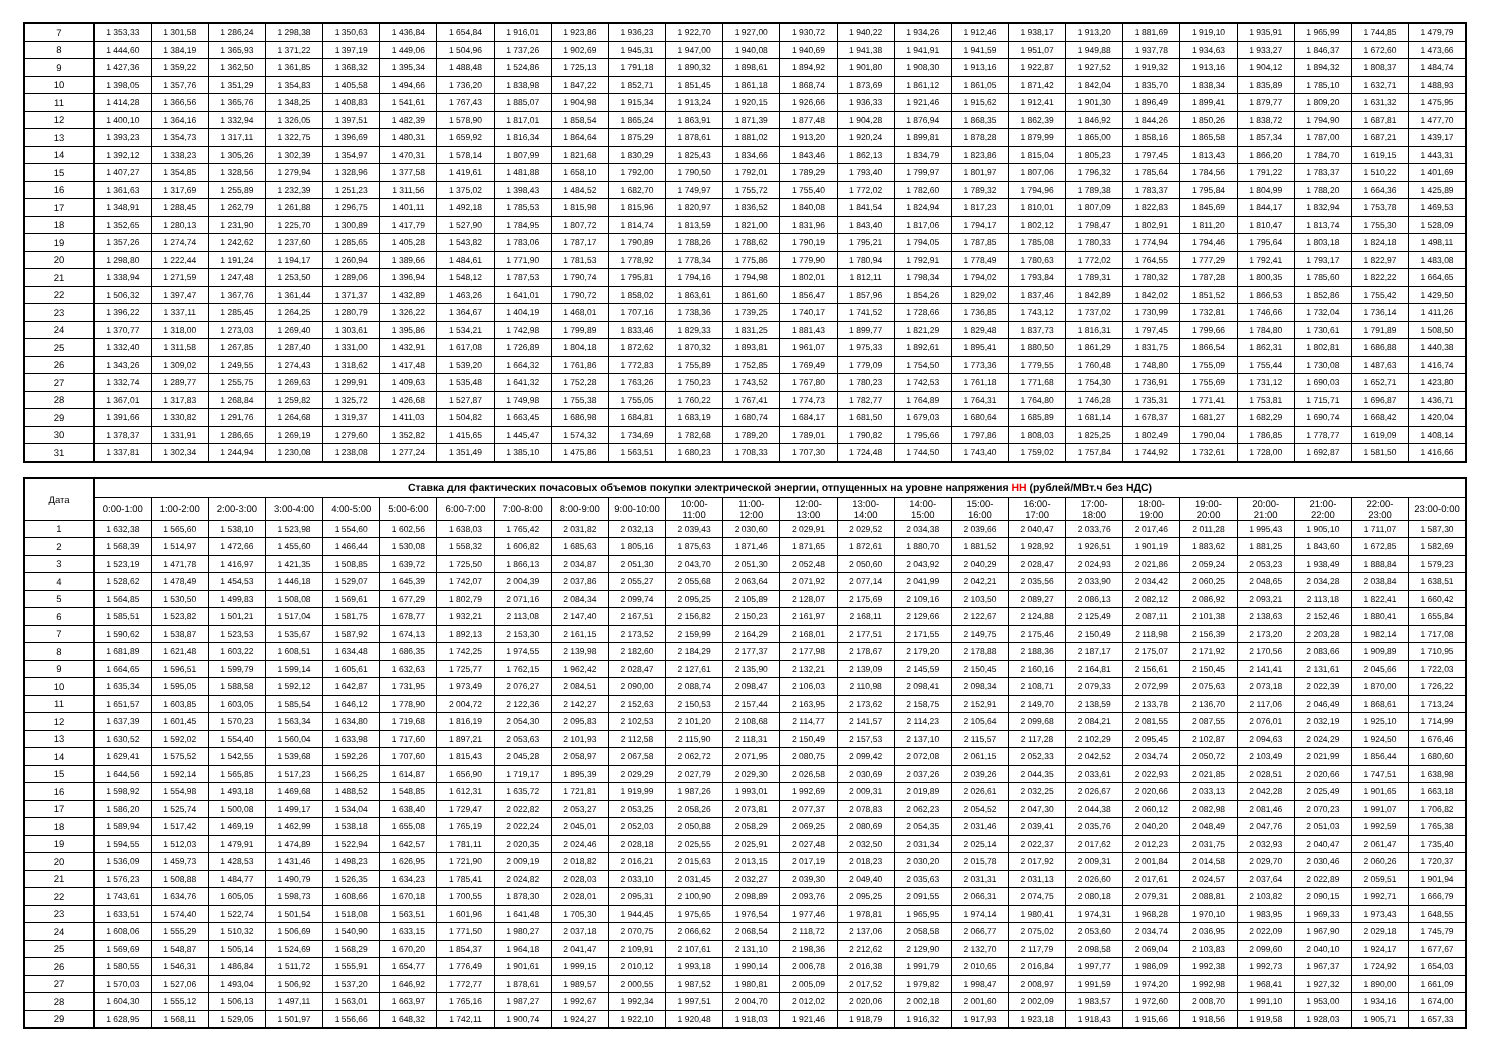| 7 | 1 353,33 | 1 301,58 | 1 286,24 | 1 298,38 | 1 350,63 | 1 436,84 | 1 654,84 | 1 916,01 | 1 923,86 | 1 936,23 | 1 922,70 | 1 927,00 | 1 930,72 | 1 940,22 | 1 934,26 | 1 912,46 | 1 938,17 | 1 913,20 | 1 881,69 | 1 919,10 | 1 935,91 | 1 965,99 | 1 744,85 | 1 479,79 |
| 8 | 1 444,60 | 1 384,19 | 1 365,93 | 1 371,22 | 1 397,19 | 1 449,06 | 1 504,96 | 1 737,26 | 1 902,69 | 1 945,31 | 1 947,00 | 1 940,08 | 1 940,69 | 1 941,38 | 1 941,91 | 1 941,59 | 1 951,07 | 1 949,88 | 1 937,78 | 1 934,63 | 1 933,27 | 1 846,37 | 1 672,60 | 1 473,66 |
| 9 | 1 427,36 | 1 359,22 | 1 362,50 | 1 361,85 | 1 368,32 | 1 395,34 | 1 488,48 | 1 524,86 | 1 725,13 | 1 791,18 | 1 890,32 | 1 898,61 | 1 894,92 | 1 901,80 | 1 908,30 | 1 913,16 | 1 922,87 | 1 927,52 | 1 919,32 | 1 913,16 | 1 904,12 | 1 894,32 | 1 808,37 | 1 484,74 |
| 10 | 1 398,05 | 1 357,76 | 1 351,29 | 1 354,83 | 1 405,58 | 1 494,66 | 1 736,20 | 1 838,98 | 1 847,22 | 1 852,71 | 1 851,45 | 1 861,18 | 1 868,74 | 1 873,69 | 1 861,12 | 1 861,05 | 1 871,42 | 1 842,04 | 1 835,70 | 1 838,34 | 1 835,89 | 1 785,10 | 1 632,71 | 1 488,93 |
| 11 | 1 414,28 | 1 366,56 | 1 365,76 | 1 348,25 | 1 408,83 | 1 541,61 | 1 767,43 | 1 885,07 | 1 904,98 | 1 915,34 | 1 913,24 | 1 920,15 | 1 926,66 | 1 936,33 | 1 921,46 | 1 915,62 | 1 912,41 | 1 901,30 | 1 896,49 | 1 899,41 | 1 879,77 | 1 809,20 | 1 631,32 | 1 475,95 |
| 12 | 1 400,10 | 1 364,16 | 1 332,94 | 1 326,05 | 1 397,51 | 1 482,39 | 1 578,90 | 1 817,01 | 1 858,54 | 1 865,24 | 1 863,91 | 1 871,39 | 1 877,48 | 1 904,28 | 1 876,94 | 1 868,35 | 1 862,39 | 1 846,92 | 1 844,26 | 1 850,26 | 1 838,72 | 1 794,90 | 1 687,81 | 1 477,70 |
| 13 | 1 393,23 | 1 354,73 | 1 317,11 | 1 322,75 | 1 396,69 | 1 480,31 | 1 659,92 | 1 816,34 | 1 864,64 | 1 875,29 | 1 878,61 | 1 881,02 | 1 913,20 | 1 920,24 | 1 899,81 | 1 878,28 | 1 879,99 | 1 865,00 | 1 858,16 | 1 865,58 | 1 857,34 | 1 787,00 | 1 687,21 | 1 439,17 |
| 14 | 1 392,12 | 1 338,23 | 1 305,26 | 1 302,39 | 1 354,97 | 1 470,31 | 1 578,14 | 1 807,99 | 1 821,68 | 1 830,29 | 1 825,43 | 1 834,66 | 1 843,46 | 1 862,13 | 1 834,79 | 1 823,86 | 1 815,04 | 1 805,23 | 1 797,45 | 1 813,43 | 1 866,20 | 1 784,70 | 1 619,15 | 1 443,31 |
| 15 | 1 407,27 | 1 354,85 | 1 328,56 | 1 279,94 | 1 328,96 | 1 377,58 | 1 419,61 | 1 481,88 | 1 658,10 | 1 792,00 | 1 790,50 | 1 792,01 | 1 789,29 | 1 793,40 | 1 799,97 | 1 801,97 | 1 807,06 | 1 796,32 | 1 785,64 | 1 784,56 | 1 791,22 | 1 783,37 | 1 510,22 | 1 401,69 |
| 16 | 1 361,63 | 1 317,69 | 1 255,89 | 1 232,39 | 1 251,23 | 1 311,56 | 1 375,02 | 1 398,43 | 1 484,52 | 1 682,70 | 1 749,97 | 1 755,72 | 1 755,40 | 1 772,02 | 1 782,60 | 1 789,32 | 1 794,96 | 1 789,38 | 1 783,37 | 1 795,84 | 1 804,99 | 1 788,20 | 1 664,36 | 1 425,89 |
| 17 | 1 348,91 | 1 288,45 | 1 262,79 | 1 261,88 | 1 296,75 | 1 401,11 | 1 492,18 | 1 785,53 | 1 815,98 | 1 815,96 | 1 820,97 | 1 836,52 | 1 840,08 | 1 841,54 | 1 824,94 | 1 817,23 | 1 810,01 | 1 807,09 | 1 822,83 | 1 845,69 | 1 844,17 | 1 832,94 | 1 753,78 | 1 469,53 |
| 18 | 1 352,65 | 1 280,13 | 1 231,90 | 1 225,70 | 1 300,89 | 1 417,79 | 1 527,90 | 1 784,95 | 1 807,72 | 1 814,74 | 1 813,59 | 1 821,00 | 1 831,96 | 1 843,40 | 1 817,06 | 1 794,17 | 1 802,12 | 1 798,47 | 1 802,91 | 1 811,20 | 1 810,47 | 1 813,74 | 1 755,30 | 1 528,09 |
| 19 | 1 357,26 | 1 274,74 | 1 242,62 | 1 237,60 | 1 285,65 | 1 405,28 | 1 543,82 | 1 783,06 | 1 787,17 | 1 790,89 | 1 788,26 | 1 788,62 | 1 790,19 | 1 795,21 | 1 794,05 | 1 787,85 | 1 785,08 | 1 780,33 | 1 774,94 | 1 794,46 | 1 795,64 | 1 803,18 | 1 824,18 | 1 498,11 |
| 20 | 1 298,80 | 1 222,44 | 1 191,24 | 1 194,17 | 1 260,94 | 1 389,66 | 1 484,61 | 1 771,90 | 1 781,53 | 1 778,92 | 1 778,34 | 1 775,86 | 1 779,90 | 1 780,94 | 1 792,91 | 1 778,49 | 1 780,63 | 1 772,02 | 1 764,55 | 1 777,29 | 1 792,41 | 1 793,17 | 1 822,97 | 1 483,08 |
| 21 | 1 338,94 | 1 271,59 | 1 247,48 | 1 253,50 | 1 289,06 | 1 396,94 | 1 548,12 | 1 787,53 | 1 790,74 | 1 795,81 | 1 794,16 | 1 794,98 | 1 802,01 | 1 812,11 | 1 798,34 | 1 794,02 | 1 793,84 | 1 789,31 | 1 780,32 | 1 787,28 | 1 800,35 | 1 785,60 | 1 822,22 | 1 664,65 |
| 22 | 1 506,32 | 1 397,47 | 1 367,76 | 1 361,44 | 1 371,37 | 1 432,89 | 1 463,26 | 1 641,01 | 1 790,72 | 1 858,02 | 1 863,61 | 1 861,60 | 1 856,47 | 1 857,96 | 1 854,26 | 1 829,02 | 1 837,46 | 1 842,89 | 1 842,02 | 1 851,52 | 1 866,53 | 1 852,86 | 1 755,42 | 1 429,50 |
| 23 | 1 396,22 | 1 337,11 | 1 285,45 | 1 264,25 | 1 280,79 | 1 326,22 | 1 364,67 | 1 404,19 | 1 468,01 | 1 707,16 | 1 738,36 | 1 739,25 | 1 740,17 | 1 741,52 | 1 728,66 | 1 736,85 | 1 743,12 | 1 737,02 | 1 730,99 | 1 732,81 | 1 746,66 | 1 732,04 | 1 736,14 | 1 411,26 |
| 24 | 1 370,77 | 1 318,00 | 1 273,03 | 1 269,40 | 1 303,61 | 1 395,86 | 1 534,21 | 1 742,98 | 1 799,89 | 1 833,46 | 1 829,33 | 1 831,25 | 1 881,43 | 1 899,77 | 1 821,29 | 1 829,48 | 1 837,73 | 1 816,31 | 1 797,45 | 1 799,66 | 1 784,80 | 1 730,61 | 1 791,89 | 1 508,50 |
| 25 | 1 332,40 | 1 311,58 | 1 267,85 | 1 287,40 | 1 331,00 | 1 432,91 | 1 617,08 | 1 726,89 | 1 804,18 | 1 872,62 | 1 870,32 | 1 893,81 | 1 961,07 | 1 975,33 | 1 892,61 | 1 895,41 | 1 880,50 | 1 861,29 | 1 831,75 | 1 866,54 | 1 862,31 | 1 802,81 | 1 686,88 | 1 440,38 |
| 26 | 1 343,26 | 1 309,02 | 1 249,55 | 1 274,43 | 1 318,62 | 1 417,48 | 1 539,20 | 1 664,32 | 1 761,86 | 1 772,83 | 1 755,89 | 1 752,85 | 1 769,49 | 1 779,09 | 1 754,50 | 1 773,36 | 1 779,55 | 1 760,48 | 1 748,80 | 1 755,09 | 1 755,44 | 1 730,08 | 1 487,63 | 1 416,74 |
| 27 | 1 332,74 | 1 289,77 | 1 255,75 | 1 269,63 | 1 299,91 | 1 409,63 | 1 535,48 | 1 641,32 | 1 752,28 | 1 763,26 | 1 750,23 | 1 743,52 | 1 767,80 | 1 780,23 | 1 742,53 | 1 761,18 | 1 771,68 | 1 754,30 | 1 736,91 | 1 755,69 | 1 731,12 | 1 690,03 | 1 652,71 | 1 423,80 |
| 28 | 1 367,01 | 1 317,83 | 1 268,84 | 1 259,82 | 1 325,72 | 1 426,68 | 1 527,87 | 1 749,98 | 1 755,38 | 1 755,05 | 1 760,22 | 1 767,41 | 1 774,73 | 1 782,77 | 1 764,89 | 1 764,31 | 1 764,80 | 1 746,28 | 1 735,31 | 1 771,41 | 1 753,81 | 1 715,71 | 1 696,87 | 1 436,71 |
| 29 | 1 391,66 | 1 330,82 | 1 291,76 | 1 264,68 | 1 319,37 | 1 411,03 | 1 504,82 | 1 663,45 | 1 686,98 | 1 684,81 | 1 683,19 | 1 680,74 | 1 684,17 | 1 681,50 | 1 679,03 | 1 680,64 | 1 685,89 | 1 681,14 | 1 678,37 | 1 681,27 | 1 682,29 | 1 690,74 | 1 668,42 | 1 420,04 |
| 30 | 1 378,37 | 1 331,91 | 1 286,65 | 1 269,19 | 1 279,60 | 1 352,82 | 1 415,65 | 1 445,47 | 1 574,32 | 1 734,69 | 1 782,68 | 1 789,20 | 1 789,01 | 1 790,82 | 1 795,66 | 1 797,86 | 1 808,03 | 1 825,25 | 1 802,49 | 1 790,04 | 1 786,85 | 1 778,77 | 1 619,09 | 1 408,14 |
| 31 | 1 337,81 | 1 302,34 | 1 244,94 | 1 230,08 | 1 238,08 | 1 277,24 | 1 351,49 | 1 385,10 | 1 475,86 | 1 563,51 | 1 680,23 | 1 708,33 | 1 707,30 | 1 724,48 | 1 744,50 | 1 743,40 | 1 759,02 | 1 757,84 | 1 744,92 | 1 732,61 | 1 728,00 | 1 692,87 | 1 581,50 | 1 416,66 |
| Дата | Ставка для фактических почасовых объемов покупки электрической энергии, отпущенных на уровне напряжения НН (рублей/МВт.ч без НДС) | | | | | | | | | | | | | | | | | | | | | | | |
| --- | --- | --- | --- | --- | --- | --- | --- | --- | --- | --- | --- | --- | --- | --- | --- | --- | --- | --- | --- | --- | --- | --- | --- | --- |
| | 0:00-1:00 | 1:00-2:00 | 2:00-3:00 | 3:00-4:00 | 4:00-5:00 | 5:00-6:00 | 6:00-7:00 | 7:00-8:00 | 8:00-9:00 | 9:00-10:00 | 10:00- 11:00 | 11:00- 12:00 | 12:00- 13:00 | 13:00- 14:00 | 14:00- 15:00 | 15:00- 16:00 | 16:00- 17:00 | 17:00- 18:00 | 18:00- 19:00 | 19:00- 20:00 | 20:00- 21:00 | 21:00- 22:00 | 22:00- 23:00 | 23:00-0:00 |
| 1 | 1 632,38 | 1 565,60 | 1 538,10 | 1 523,98 | 1 554,60 | 1 602,56 | 1 638,03 | 1 765,42 | 2 031,82 | 2 032,13 | 2 039,43 | 2 030,60 | 2 029,91 | 2 029,52 | 2 034,38 | 2 039,66 | 2 040,47 | 2 033,76 | 2 017,46 | 2 011,28 | 1 995,43 | 1 905,10 | 1 711,07 | 1 587,30 |
| 2 | 1 568,39 | 1 514,97 | 1 472,66 | 1 455,60 | 1 466,44 | 1 530,08 | 1 558,32 | 1 606,82 | 1 685,63 | 1 805,16 | 1 875,63 | 1 871,46 | 1 871,65 | 1 872,61 | 1 880,70 | 1 881,52 | 1 928,92 | 1 926,51 | 1 901,19 | 1 883,62 | 1 881,25 | 1 843,60 | 1 672,85 | 1 582,69 |
| 3 | 1 523,19 | 1 471,78 | 1 416,97 | 1 421,35 | 1 508,85 | 1 639,72 | 1 725,50 | 1 866,13 | 2 034,87 | 2 051,30 | 2 043,70 | 2 051,30 | 2 052,48 | 2 050,60 | 2 043,92 | 2 040,29 | 2 028,47 | 2 024,93 | 2 021,86 | 2 059,24 | 2 053,23 | 1 938,49 | 1 888,84 | 1 579,23 |
| 4 | 1 528,62 | 1 478,49 | 1 454,53 | 1 446,18 | 1 529,07 | 1 645,39 | 1 742,07 | 2 004,39 | 2 037,86 | 2 055,27 | 2 055,68 | 2 063,64 | 2 071,92 | 2 077,14 | 2 041,99 | 2 042,21 | 2 035,56 | 2 033,90 | 2 034,42 | 2 060,25 | 2 048,65 | 2 034,28 | 2 038,84 | 1 638,51 |
| 5 | 1 564,85 | 1 530,50 | 1 499,83 | 1 508,08 | 1 569,61 | 1 677,29 | 1 802,79 | 2 071,16 | 2 084,34 | 2 099,74 | 2 095,25 | 2 105,89 | 2 128,07 | 2 175,69 | 2 109,16 | 2 103,50 | 2 089,27 | 2 086,13 | 2 082,12 | 2 086,92 | 2 093,21 | 2 113,18 | 1 822,41 | 1 660,42 |
| 6 | 1 585,51 | 1 523,82 | 1 501,21 | 1 517,04 | 1 581,75 | 1 678,77 | 1 932,21 | 2 113,08 | 2 147,40 | 2 167,51 | 2 156,82 | 2 150,23 | 2 161,97 | 2 168,11 | 2 129,66 | 2 122,67 | 2 124,88 | 2 125,49 | 2 087,11 | 2 101,38 | 2 138,63 | 2 152,46 | 1 880,41 | 1 655,84 |
| 7 | 1 590,62 | 1 538,87 | 1 523,53 | 1 535,67 | 1 587,92 | 1 674,13 | 1 892,13 | 2 153,30 | 2 161,15 | 2 173,52 | 2 159,99 | 2 164,29 | 2 168,01 | 2 177,51 | 2 171,55 | 2 149,75 | 2 175,46 | 2 150,49 | 2 118,98 | 2 156,39 | 2 173,20 | 2 203,28 | 1 982,14 | 1 717,08 |
| 8 | 1 681,89 | 1 621,48 | 1 603,22 | 1 608,51 | 1 634,48 | 1 686,35 | 1 742,25 | 1 974,55 | 2 139,98 | 2 182,60 | 2 184,29 | 2 177,37 | 2 177,98 | 2 178,67 | 2 179,20 | 2 178,88 | 2 188,36 | 2 187,17 | 2 175,07 | 2 171,92 | 2 170,56 | 2 083,66 | 1 909,89 | 1 710,95 |
| 9 | 1 664,65 | 1 596,51 | 1 599,79 | 1 599,14 | 1 605,61 | 1 632,63 | 1 725,77 | 1 762,15 | 1 962,42 | 2 028,47 | 2 127,61 | 2 135,90 | 2 132,21 | 2 139,09 | 2 145,59 | 2 150,45 | 2 160,16 | 2 164,81 | 2 156,61 | 2 150,45 | 2 141,41 | 2 131,61 | 2 045,66 | 1 722,03 |
| 10 | 1 635,34 | 1 595,05 | 1 588,58 | 1 592,12 | 1 642,87 | 1 731,95 | 1 973,49 | 2 076,27 | 2 084,51 | 2 090,00 | 2 088,74 | 2 098,47 | 2 106,03 | 2 110,98 | 2 098,41 | 2 098,34 | 2 108,71 | 2 079,33 | 2 072,99 | 2 075,63 | 2 073,18 | 2 022,39 | 1 870,00 | 1 726,22 |
| 11 | 1 651,57 | 1 603,85 | 1 603,05 | 1 585,54 | 1 646,12 | 1 778,90 | 2 004,72 | 2 122,36 | 2 142,27 | 2 152,63 | 2 150,53 | 2 157,44 | 2 163,95 | 2 173,62 | 2 158,75 | 2 152,91 | 2 149,70 | 2 138,59 | 2 133,78 | 2 136,70 | 2 117,06 | 2 046,49 | 1 868,61 | 1 713,24 |
| 12 | 1 637,39 | 1 601,45 | 1 570,23 | 1 563,34 | 1 634,80 | 1 719,68 | 1 816,19 | 2 054,30 | 2 095,83 | 2 102,53 | 2 101,20 | 2 108,68 | 2 114,77 | 2 141,57 | 2 114,23 | 2 105,64 | 2 099,68 | 2 084,21 | 2 081,55 | 2 087,55 | 2 076,01 | 2 032,19 | 1 925,10 | 1 714,99 |
| 13 | 1 630,52 | 1 592,02 | 1 554,40 | 1 560,04 | 1 633,98 | 1 717,60 | 1 897,21 | 2 053,63 | 2 101,93 | 2 112,58 | 2 115,90 | 2 118,31 | 2 150,49 | 2 157,53 | 2 137,10 | 2 115,57 | 2 117,28 | 2 102,29 | 2 095,45 | 2 102,87 | 2 094,63 | 2 024,29 | 1 924,50 | 1 676,46 |
| 14 | 1 629,41 | 1 575,52 | 1 542,55 | 1 539,68 | 1 592,26 | 1 707,60 | 1 815,43 | 2 045,28 | 2 058,97 | 2 067,58 | 2 062,72 | 2 071,95 | 2 080,75 | 2 099,42 | 2 072,08 | 2 061,15 | 2 052,33 | 2 042,52 | 2 034,74 | 2 050,72 | 2 103,49 | 2 021,99 | 1 856,44 | 1 680,60 |
| 15 | 1 644,56 | 1 592,14 | 1 565,85 | 1 517,23 | 1 566,25 | 1 614,87 | 1 656,90 | 1 719,17 | 1 895,39 | 2 029,29 | 2 027,79 | 2 029,30 | 2 026,58 | 2 030,69 | 2 037,26 | 2 039,26 | 2 044,35 | 2 033,61 | 2 022,93 | 2 021,85 | 2 028,51 | 2 020,66 | 1 747,51 | 1 638,98 |
| 16 | 1 598,92 | 1 554,98 | 1 493,18 | 1 469,68 | 1 488,52 | 1 548,85 | 1 612,31 | 1 635,72 | 1 721,81 | 1 919,99 | 1 987,26 | 1 993,01 | 1 992,69 | 2 009,31 | 2 019,89 | 2 026,61 | 2 032,25 | 2 026,67 | 2 020,66 | 2 033,13 | 2 042,28 | 2 025,49 | 1 901,65 | 1 663,18 |
| 17 | 1 586,20 | 1 525,74 | 1 500,08 | 1 499,17 | 1 534,04 | 1 638,40 | 1 729,47 | 2 022,82 | 2 053,27 | 2 053,25 | 2 058,26 | 2 073,81 | 2 077,37 | 2 078,83 | 2 062,23 | 2 054,52 | 2 047,30 | 2 044,38 | 2 060,12 | 2 082,98 | 2 081,46 | 2 070,23 | 1 991,07 | 1 706,82 |
| 18 | 1 589,94 | 1 517,42 | 1 469,19 | 1 462,99 | 1 538,18 | 1 655,08 | 1 765,19 | 2 022,24 | 2 045,01 | 2 052,03 | 2 050,88 | 2 058,29 | 2 069,25 | 2 080,69 | 2 054,35 | 2 031,46 | 2 039,41 | 2 035,76 | 2 040,20 | 2 048,49 | 2 047,76 | 2 051,03 | 1 992,59 | 1 765,38 |
| 19 | 1 594,55 | 1 512,03 | 1 479,91 | 1 474,89 | 1 522,94 | 1 642,57 | 1 781,11 | 2 020,35 | 2 024,46 | 2 028,18 | 2 025,55 | 2 025,91 | 2 027,48 | 2 032,50 | 2 031,34 | 2 025,14 | 2 022,37 | 2 017,62 | 2 012,23 | 2 031,75 | 2 032,93 | 2 040,47 | 2 061,47 | 1 735,40 |
| 20 | 1 536,09 | 1 459,73 | 1 428,53 | 1 431,46 | 1 498,23 | 1 626,95 | 1 721,90 | 2 009,19 | 2 018,82 | 2 016,21 | 2 015,63 | 2 013,15 | 2 017,19 | 2 018,23 | 2 030,20 | 2 015,78 | 2 017,92 | 2 009,31 | 2 001,84 | 2 014,58 | 2 029,70 | 2 030,46 | 2 060,26 | 1 720,37 |
| 21 | 1 576,23 | 1 508,88 | 1 484,77 | 1 490,79 | 1 526,35 | 1 634,23 | 1 785,41 | 2 024,82 | 2 028,03 | 2 033,10 | 2 031,45 | 2 032,27 | 2 039,30 | 2 049,40 | 2 035,63 | 2 031,31 | 2 031,13 | 2 026,60 | 2 017,61 | 2 024,57 | 2 037,64 | 2 022,89 | 2 059,51 | 1 901,94 |
| 22 | 1 743,61 | 1 634,76 | 1 605,05 | 1 598,73 | 1 608,66 | 1 670,18 | 1 700,55 | 1 878,30 | 2 028,01 | 2 095,31 | 2 100,90 | 2 098,89 | 2 093,76 | 2 095,25 | 2 091,55 | 2 066,31 | 2 074,75 | 2 080,18 | 2 079,31 | 2 088,81 | 2 103,82 | 2 090,15 | 1 992,71 | 1 666,79 |
| 23 | 1 633,51 | 1 574,40 | 1 522,74 | 1 501,54 | 1 518,08 | 1 563,51 | 1 601,96 | 1 641,48 | 1 705,30 | 1 944,45 | 1 975,65 | 1 976,54 | 1 977,46 | 1 978,81 | 1 965,95 | 1 974,14 | 1 980,41 | 1 974,31 | 1 968,28 | 1 970,10 | 1 983,95 | 1 969,33 | 1 973,43 | 1 648,55 |
| 24 | 1 608,06 | 1 555,29 | 1 510,32 | 1 506,69 | 1 540,90 | 1 633,15 | 1 771,50 | 1 980,27 | 2 037,18 | 2 070,75 | 2 066,62 | 2 068,54 | 2 118,72 | 2 137,06 | 2 058,58 | 2 066,77 | 2 075,02 | 2 053,60 | 2 034,74 | 2 036,95 | 2 022,09 | 1 967,90 | 2 029,18 | 1 745,79 |
| 25 | 1 569,69 | 1 548,87 | 1 505,14 | 1 524,69 | 1 568,29 | 1 670,20 | 1 854,37 | 1 964,18 | 2 041,47 | 2 109,91 | 2 107,61 | 2 131,10 | 2 198,36 | 2 212,62 | 2 129,90 | 2 132,70 | 2 117,79 | 2 098,58 | 2 069,04 | 2 103,83 | 2 099,60 | 2 040,10 | 1 924,17 | 1 677,67 |
| 26 | 1 580,55 | 1 546,31 | 1 486,84 | 1 511,72 | 1 555,91 | 1 654,77 | 1 776,49 | 1 901,61 | 1 999,15 | 2 010,12 | 1 993,18 | 1 990,14 | 2 006,78 | 2 016,38 | 1 991,79 | 2 010,65 | 2 016,84 | 1 997,77 | 1 986,09 | 1 992,38 | 1 992,73 | 1 967,37 | 1 724,92 | 1 654,03 |
| 27 | 1 570,03 | 1 527,06 | 1 493,04 | 1 506,92 | 1 537,20 | 1 646,92 | 1 772,77 | 1 878,61 | 1 989,57 | 2 000,55 | 1 987,52 | 1 980,81 | 2 005,09 | 2 017,52 | 1 979,82 | 1 998,47 | 2 008,97 | 1 991,59 | 1 974,20 | 1 992,98 | 1 968,41 | 1 927,32 | 1 890,00 | 1 661,09 |
| 28 | 1 604,30 | 1 555,12 | 1 506,13 | 1 497,11 | 1 563,01 | 1 663,97 | 1 765,16 | 1 987,27 | 1 992,67 | 1 992,34 | 1 997,51 | 2 004,70 | 2 012,02 | 2 020,06 | 2 002,18 | 2 001,60 | 2 002,09 | 1 983,57 | 1 972,60 | 2 008,70 | 1 991,10 | 1 953,00 | 1 934,16 | 1 674,00 |
| 29 | 1 628,95 | 1 568,11 | 1 529,05 | 1 501,97 | 1 556,66 | 1 648,32 | 1 742,11 | 1 900,74 | 1 924,27 | 1 922,10 | 1 920,48 | 1 918,03 | 1 921,46 | 1 918,79 | 1 916,32 | 1 917,93 | 1 923,18 | 1 918,43 | 1 915,66 | 1 918,56 | 1 919,58 | 1 928,03 | 1 905,71 | 1 657,33 |